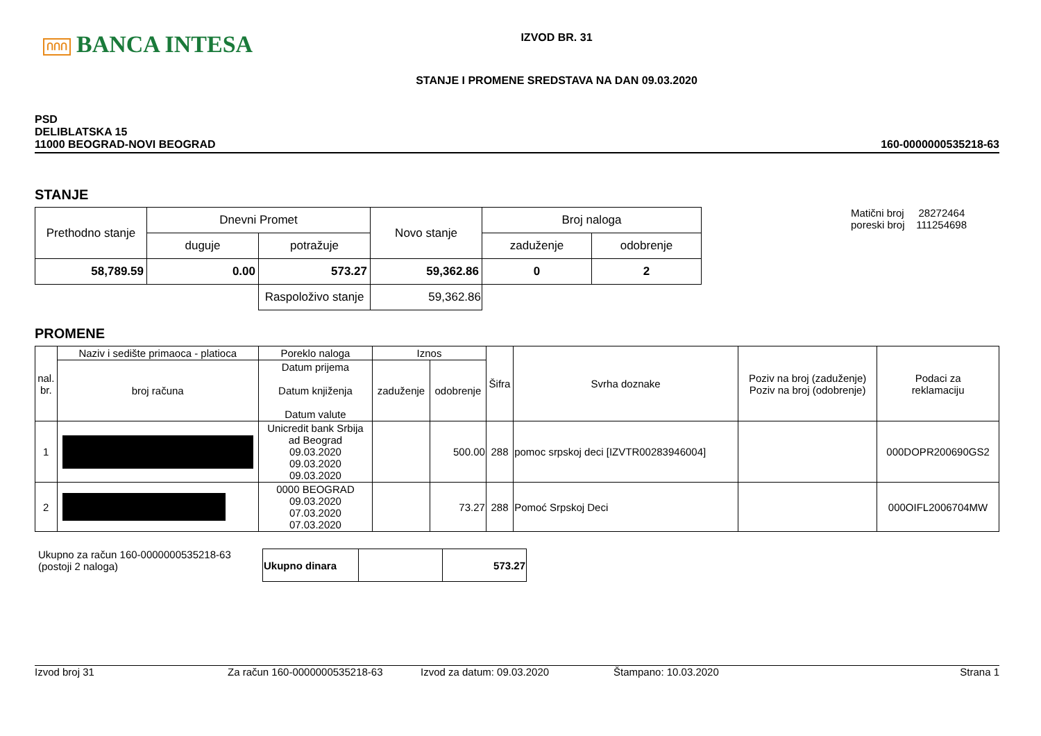ՈՈՈ BANCA INTESA
IZVOD BR. 31
STANJE I PROMENE SREDSTAVA NA DAN 09.03.2020
PSD
DELIBLATSKA 15
11000 BEOGRAD-NOVI BEOGRAD
160-0000000535218-63
STANJE
| Prethodno stanje | Dnevni Promet | | Novo stanje | Broj naloga | |
| | duguje | potražuje | | zaduženje | odobrenje |
| 58,789.59 | 0.00 | 573.27 | 59,362.86 | 0 | 2 |
| | | Raspoloživo stanje | 59,362.86 | | |
Matični broj 28272464
poreski broj 111254698
PROMENE
| nal. br. | Naziv i sedište primaoca - platioca | Poreklo naloga | Iznos | | Šifra | Svrha doznake | Poziv na broj (zaduženje) Poziv na broj (odobrenje) | Podaci za reklamaciju |
| --- | --- | --- | --- | --- | --- | --- | --- | --- |
| | broj računa | Datum prijema Datum knjiženja Datum valute | zaduženje | odobrenje | | | | |
| 1 | | Unicredit bank Srbija ad Beograd 09.03.2020 09.03.2020 09.03.2020 | | 500.00 | 288 | pomoc srpskoj deci [IZVTR00283946004] | | 000DOPR200690GS2 |
| 2 | | 0000 BEOGRAD 09.03.2020 07.03.2020 07.03.2020 | | 73.27 | 288 | Pomoć Srpskoj Deci | | 000OIFL2006704MW |
Ukupno za račun 160-0000000535218-63
(postoji 2 naloga)
| Ukupno dinara | | 573.27 |
Izvod broj 31 Za račun 160-0000000535218-63 Izvod za datum: 09.03.2020 Štampano: 10.03.2020 Strana 1